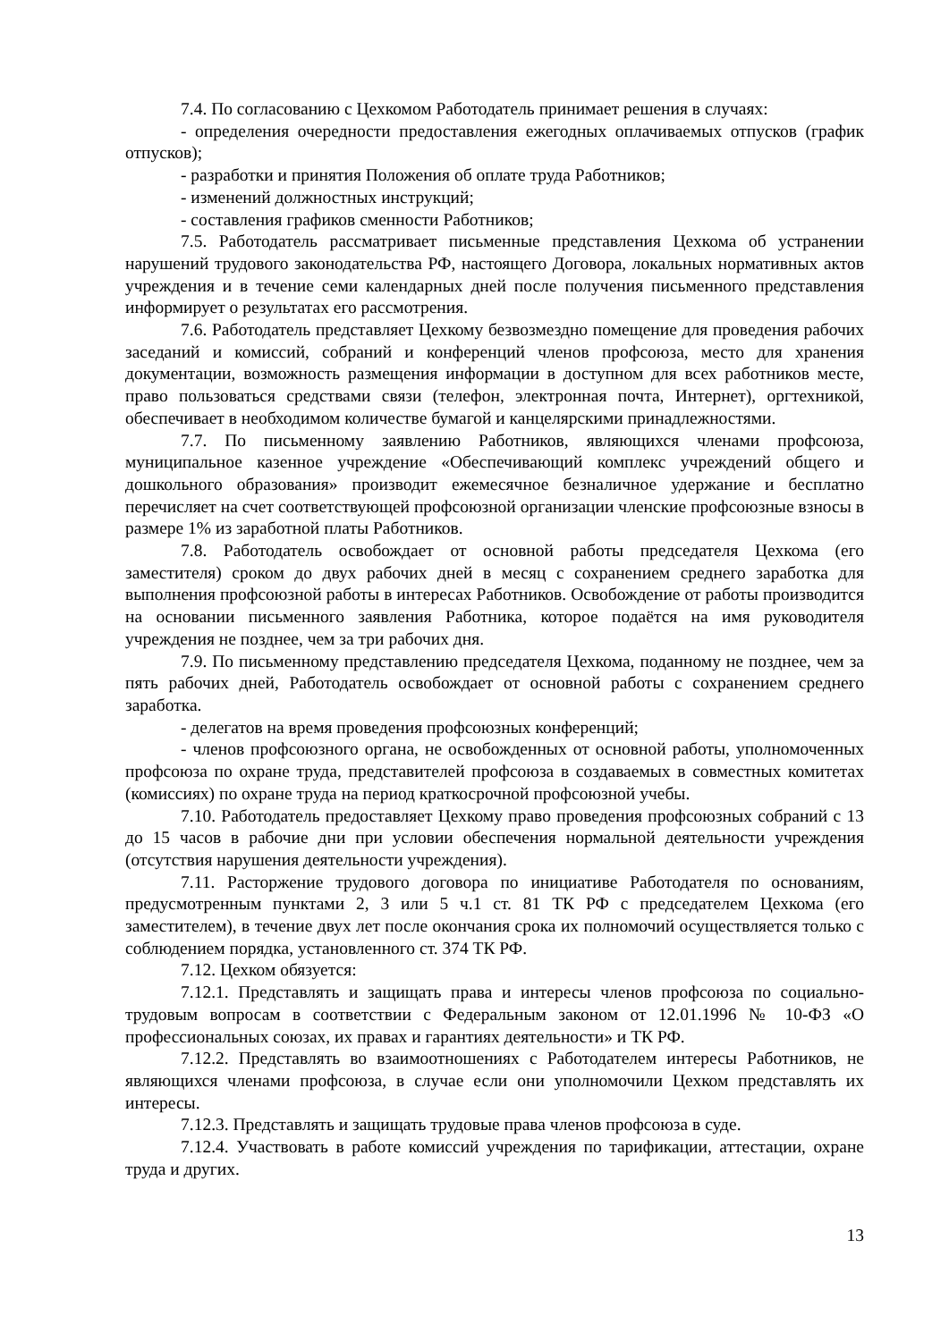7.4. По согласованию с Цехкомом Работодатель принимает решения в случаях:
- определения очередности предоставления ежегодных оплачиваемых отпусков (график отпусков);
- разработки и принятия Положения об оплате труда Работников;
- изменений должностных инструкций;
- составления графиков сменности Работников;
7.5. Работодатель рассматривает письменные представления Цехкома об устранении нарушений трудового законодательства РФ, настоящего Договора, локальных нормативных актов учреждения и в течение семи календарных дней после получения письменного представления информирует о результатах его рассмотрения.
7.6. Работодатель представляет Цехкому безвозмездно помещение для проведения рабочих заседаний и комиссий, собраний и конференций членов профсоюза, место для хранения документации, возможность размещения информации в доступном для всех работников месте, право пользоваться средствами связи (телефон, электронная почта, Интернет), оргтехникой, обеспечивает в необходимом количестве бумагой и канцелярскими принадлежностями.
7.7. По письменному заявлению Работников, являющихся членами профсоюза, муниципальное казенное учреждение «Обеспечивающий комплекс учреждений общего и дошкольного образования» производит ежемесячное безналичное удержание и бесплатно перечисляет на счет соответствующей профсоюзной организации членские профсоюзные взносы в размере 1% из заработной платы Работников.
7.8. Работодатель освобождает от основной работы председателя Цехкома (его заместителя) сроком до двух рабочих дней в месяц с сохранением среднего заработка для выполнения профсоюзной работы в интересах Работников. Освобождение от работы производится на основании письменного заявления Работника, которое подаётся на имя руководителя учреждения не позднее, чем за три рабочих дня.
7.9. По письменному представлению председателя Цехкома, поданному не позднее, чем за пять рабочих дней, Работодатель освобождает от основной работы с сохранением среднего заработка.
- делегатов на время проведения профсоюзных конференций;
- членов профсоюзного органа, не освобожденных от основной работы, уполномоченных профсоюза по охране труда, представителей профсоюза в создаваемых в совместных комитетах (комиссиях) по охране труда на период краткосрочной профсоюзной учебы.
7.10. Работодатель предоставляет Цехкому право проведения профсоюзных собраний с 13 до 15 часов в рабочие дни при условии обеспечения нормальной деятельности учреждения (отсутствия нарушения деятельности учреждения).
7.11. Расторжение трудового договора по инициативе Работодателя по основаниям, предусмотренным пунктами 2, 3 или 5 ч.1 ст. 81 ТК РФ с председателем Цехкома (его заместителем), в течение двух лет после окончания срока их полномочий осуществляется только с соблюдением порядка, установленного ст. 374 ТК РФ.
7.12. Цехком обязуется:
7.12.1. Представлять и защищать права и интересы членов профсоюза по социально-трудовым вопросам в соответствии с Федеральным законом от 12.01.1996 № 10-ФЗ «О профессиональных союзах, их правах и гарантиях деятельности» и ТК РФ.
7.12.2. Представлять во взаимоотношениях с Работодателем интересы Работников, не являющихся членами профсоюза, в случае если они уполномочили Цехком представлять их интересы.
7.12.3. Представлять и защищать трудовые права членов профсоюза в суде.
7.12.4. Участвовать в работе комиссий учреждения по тарификации, аттестации, охране труда и других.
13